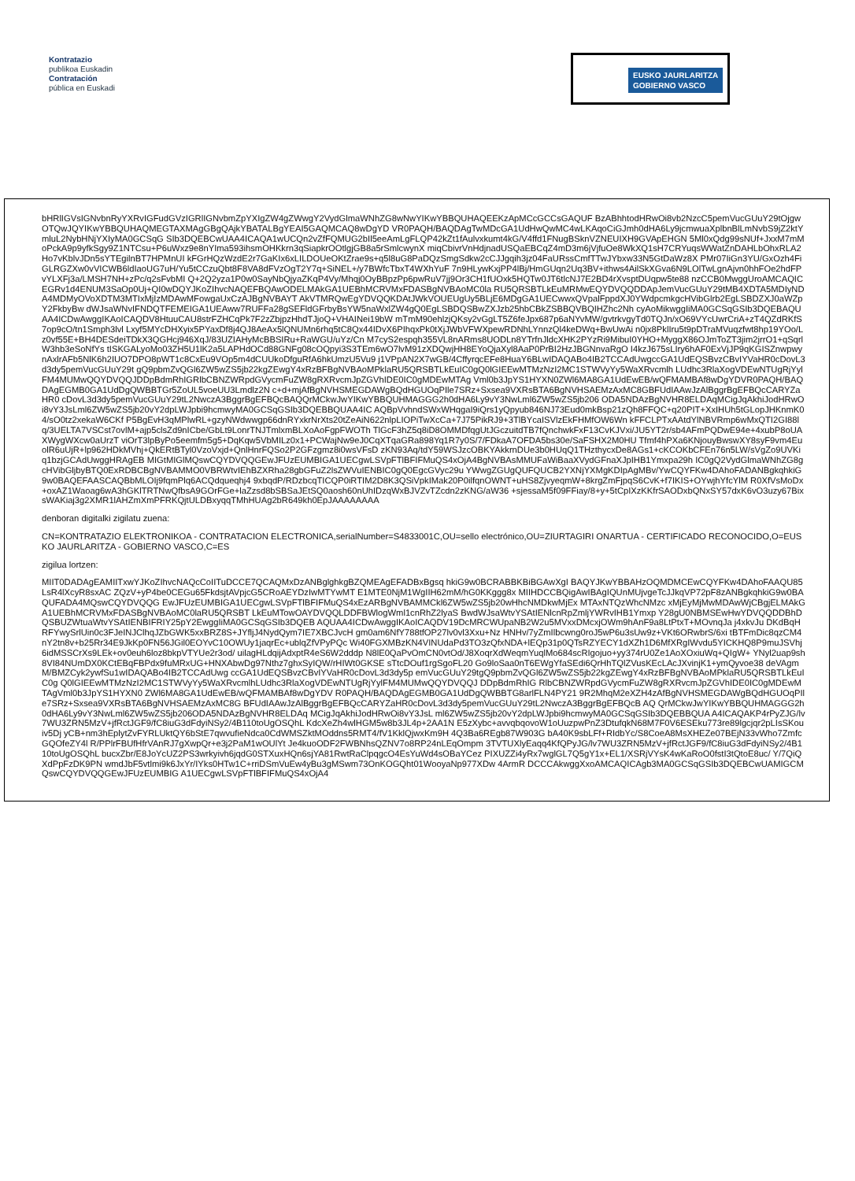Kontratazio
publikoa Euskadin
Contratación
pública en Euskadi
EUSKO JAURLARITZA
GOBIERNO VASCO
bHRlIGVsIGNvbnRyYXRvIGFudGVzIGRlIGNvbmZpYXIgZW4gZWwgY2VydGlmaWNhZG8wNwYIKwYBBQUHAQEEKzApMCcGCCsGAQUF BzABhhtodHRwOi8vb2NzcC5pemVucGUuY29tOjgwOTQwJQYIKwYBBQUHAQMEGTAXMAgGBgQAjkYBATALBgYEAI5GAQMCAQ8wDgYD VR0PAQH/BAQDAgTwMDcGA1UdHwQwMC4wLKAqoCiGJmh0dHA6Ly9jcmwuaXplbnBlLmNvbS9jZ2ktYmluL2NybHNjYXIyMA0GCSqG SIb3DQEBCwUAA4ICAQA1wUCQn2vZfFQMUG2bIl5eeAmLgFLQP42kZt1fAulvxkumt4kG/V4ffd1FNugBSknVZNEUIXH9GVApEHGN 5Ml0xQdg99sNUf+JxxM7mMoPckA9p9yfkSgy9Z1NTCsu+P6uWxz9e8nYIma593ihsmOHKkrn3qSiapkrOOtlgjGB8a5rSmlcwynX miqCbivrVnHdjnadUSQaEBCqZ4mD3m6jVjfuOe8WkXQ1sH7CRYuqsWWatZnDAHLbOhxRLA2Ho7vKblvJDn5sYTEgilnBT7HPMnUI kFGrHQzWzdE2r7GaKIx6xLILDOUeOKtZrae9s+q5l8uG8PaDQzSmgSdkw2cCJJgqih3jz04FaURssCmfTTwJYbxw33N5GtDaWz8X PMr07IiGn3YU/GxOzh4FiGLRGZXw0vVICWB6ldIaoUG7uH/Yu5tCCzuQbt8F8VA8dFVzOgT2Y7q+SiNEL+/y7BWfcTbxT4WXhYuF 7n9HLywKxjPP4lBj/HmGUqn2Uq3BV+ithws4AilSkXGva6N9LOlTwLgnAjvn0hhFOe2hdFPvYLXFj3a/LMSH7NH+zPc/q2sFvbMI Q+2Q2yza1P0w0SayNbQjyaZKqP4Vy/Mhqj0OyBBpzPp6pwRuV7jj9Or3CH1fUOxk5HQTw0JT6tlcNJ7E2BD4rXvsptDUqpw5te88 nzCCB0MwggUroAMCAQICEGRv1d4ENUM3SaOp0Uj+QI0wDQYJKoZIhvcNAQEFBQAwODELMAkGA1UEBhMCRVMxFDASBgNVBAoMC0la RU5QRSBTLkEuMRMwEQYDVQQDDApJemVucGUuY29tMB4XDTA5MDIyNDA4MDMyOVoXDTM3MTIxMjIzMDAwMFowgaUxCzAJBgNVBAYT AkVTMRQwEgYDVQQKDAtJWkVOUEUgUy5BLjE6MDgGA1UECwwxQVpalFppdXJ0YWdpcmkgcHVibGlrb2EgLSBDZXJ0aWZpY2FkbyBw dWJsaWNvIFNDQTFEMEIGA1UEAww7RUFFa28gSEFldGFrbyBsYW5naWxlZW4gQ0EgLSBDQSBwZXJzb25hbCBkZSBBQVBQIHZhc2Nh cyAoMikwggIiMA0GCSqGSIb3DQEBAQUAA4ICDwAwggIKAoICAQDV8HtuuCAU8strFZHCqPk7F2zZbjpzHhdTJjoQ+VHAINei19bW mTmM90ehlzjQKsy2vGgLT5Z6feJpx687p6aNYvMW/gvtrkvgyTd0TQJn/xO69VYcUwrCriA+zT4QZdRKfS7op9cO/tn1Smph3lvl Lxyf5MYcDHXyix5PYaxDf8j4QJ8AeAx5lQNUMn6rhq5tC8Qx44IDvX6PIhqxPk0tXjJWbVFWXpewRDNhLYnnzQl4keDWq+BwUwAi n0jx8PklIru5t9pDTraMVuqzfwt8hp19YOo/Lz0vf55E+BH4DESdeiTDkX3QGHcj946XqJ/83UZIAHyMcBBSIRu+RaWGU/uYz/Cn M7cyS2espqh355VL8nARms8UODLn8YTrfnJldcXHK2PYzRi9MibuI0YHO+MyggX86OJmToZT3jim2jrrO1+qSqrlW3hb3eSoNfYs tISKGALyoMo03ZH5U1lK2a5LAPHdOCd88GNFg08cOQpyi3S3TEm6wO7lvM91zXDQwjHH8EYoQjaXyl8AaP0PrBI2HzJBGNnvaRgO I4kzJ675sLIry6hAF0ExVjJP9qKGISZnwpwynAxlrAFb5NlK6h2IUO7DPO8pWT1c8CxEu9VOp5m4dCUUkoDfguRfA6hkUmzU5Vu9 j1VPpAN2X7wGB/4CffyrqcEFe8HuaY6BLwIDAQABo4IB2TCCAdUwgccGA1UdEQSBvzCBvIYVaHR0cDovL3d3dy5pemVucGUuY29t gQ9pbmZvQGl6ZW5wZS5jb22kgZEwgY4xRzBFBgNVBAoMPklaRU5QRSBTLkEuIC0gQ0lGIEEwMTMzNzI2MC1STWVyYy5WaXRvcmlh LUdhc3RlaXogVDEwNTUgRjYylFM4MUMwQQYDVQQJDDpBdmRhIGRlbCBNZWRpdGVycmFuZW8gRXRvcmJpZGVhIDE0IC0gMDEwMTAg Vml0b3JpYS1HYXN0ZWl6MA8GA1UdEwEB/wQFMAMBAf8wDgYDVR0PAQH/BAQDAgEGMB0GA1UdDgQWBBTGr5ZoUL5voeUU3Lmdlz2N c+d+mjAfBgNVHSMEGDAWgBQdHGUOqPIle7SRz+Sxsea9VXRsBTA6BgNVHSAEMzAxMC8GBFUdIAAwJzAlBggrBgEFBQcCARYZaHR0 cDovL3d3dy5pemVucGUuY29tL2NwczA3BggrBgEFBQcBAQQrMCkwJwYIKwYBBQUHMAGGG2h0dHA6Ly9vY3NwLml6ZW5wZS5jb206 ODA5NDAzBgNVHR8ELDAqMCigJqAkhiJodHRwOi8vY3JsLml6ZW5wZS5jb20vY2dpLWJpbi9hcmwyMA0GCSqGSIb3DQEBBQUAA4IC AQBpVvhndSWxWHqgaI9iQrs1yQpyub846NJ73Eud0mkBsp21zQh8FFQC+q20PIT+XxIHUh5tGLopJHKnmK04/sO0tz2xekaW6CKf P5BgEvH3qMPlwRL+gzyNWdwwgp66dnRYxkrNrXts20tZeAiN622nlpLIOPiTwXcCa+7J75PikRJ9+3TlBYcaISVlzEkFHMfOW6Wn kFFCLPTxAAtdYlNBVRmp6wMxQTI2GI88lq/3UELTA7VSCst7ovlM+ajp5clsZd9nICbe/GbLt9LonrTNJTmlxmBLXoAoFgpFWOTh TlGcF3hZ5q8iD8OMMDfqgUtJGczuitdTB7fQnchwkFxF13CvKJVxi/JU5YT2r/sb4AFmPQDwE94e+4xubP8oUAXWygWXcw0aUrzT viOrT3lpByPo5eemfm5g5+DqKqw5VbMILz0x1+PCWajNw9eJ0CqXTqaGRa898Yq1R7y0S/7/FDkaA7OFDA5bs30e/SaFSHX2M0HU Tfmf4hPXa6KNjouyBwswXY8syF9vm4EuolR6uUjR+lp962HDkMVhj+QkERtBTyl0VzoVxjd+QnlHnrFQSo2P2GFzgmz8i0wsVFsD zKN93Aq/tdY59WSJzcOBKYAkkrnDUe3b0HUqQ1THzthycxDe8AGs1+cKCOKbCFEn76n5LW/sVgZo9UVKiq1bzjGCAdUwggHRAgEB MIGtMIGlMQswCQYDVQQGEwJFUzEUMBIGA1UECgwLSVpFTlBFIFMuQS4xOjA4BgNVBAsMMUFaWiBaaXVydGFnaXJpIHB1Ymxpa29h IC0gQ2VydGlmaWNhZG8gcHVibGljbyBTQ0ExRDBCBgNVBAMMO0VBRWtvIEhBZXRha28gbGFuZ2lsZWVuIENBIC0gQ0EgcGVyc29u YWwgZGUgQUFQUCB2YXNjYXMgKDIpAgMBv/YwCQYFKw4DAhoFADANBgkqhkiG9w0BAQEFAASCAQBbMLOIj9fqmPlq6ACQdqueqhj4 9xbqdP/RDzbcqTICQP0iRTIM2D8K3QSiVpkIMak20P0ilfqnOWNT+uHS8ZjvyeqmW+8krgZmFjpqS6CvK+f7IKIS+OYwjhYfcYlM R0XfVsMoDx+oxAZ1Waoag6wA3hGKlTRTNwQfbsA9GOrFGe+laZzsd8bSBSaJEtSQ0aosh60nUhIDzqWxBJVZvTZcdn2zKNG/aW36 +sjessaM5f09FFiay/8+y+5tCpIXzKKfrSAODxbQNxSY57dxK6vO3uzy67BixsWAKiaj3g2XMR1lAHZmXmPFRKQjtULDBxyqqTMhHUAg2bR649kh0EpJAAAAAAAA
denboran digitalki zigilatu zuena:
CN=KONTRATAZIO ELEKTRONIKOA - CONTRATACION ELECTRONICA,serialNumber=S4833001C,OU=sello electrónico,OU=ZIURTAGIRI ONARTUA - CERTIFICADO RECONOCIDO,O=EUSKO JAURLARITZA - GOBIERNO VASCO,C=ES
zigilua lortzen:
MIIT0DADAgEAMIITxwYJKoZIhvcNAQcCoIITuDCCE7QCAQMxDzANBglghkgBZQMEAgEFADBxBgsq hkiG9w0BCRABBKBiBGAwXgI BAQYJKwYBBAHzOQMDMCEwCQYFKw4DAhoFAAQU85LsR4lXcyR8sxAC ZQzV+yP4be0CEGu65FkdsjtAVpjcG5CRoAEYDzIwMTYwMT E1MTE0NjM1WgIIH62mM/hG0KKggg8x MIIHDCCBQigAwIBAgIQUnMUjvgeTcJJkqVP72pF8zANBgkqhkiG9w0BAQUFADA4MQswCQYDVQQG EwJFUzEUMBIGA1UECgwLSVpFTlBFIFMuQS4xEzARBgNVBAMMCkl6ZW5wZS5jb20wHhcNMDkwMjEx MTAxNTQzWhcNMzc xMjEyMjMwMDAwWjCBgjELMAkGA1UEBhMCRVMxFDASBgNVBAoMC0laRU5QRSBT LkEuMTowOAYDVQQLDDFBWlogWml1cnRhZ2lyaS BwdWJsaWtvYSAtIENlcnRpZmljYWRvIHB1Ymxp Y28gU0NBMSEwHwYDVQQDDBhDQSBUZWtuaWtvYSAtIENBIFRIY25pY2EwggIiMA0GCSqGSIb3DQEB AQUAA4ICDwAwggIKAoICAQDV19DcMRCWUpaNB2W2u5MVxxDMcxjOWm9hAnF9a8LtPtxT+MOvnqJa j4xkvJu DKdBqHRFYwySrlUin0c3FJeINJClhqJZbGWK5xxBRZ8S+JYfljJ4NydQym7IE7XBCJvcH gm0am6NfY788tfOP27lv0vl3Xxu+Nz HNHv/7yZmIlbcwng0roJ5wP6u3sUw9z+VKt6ORwbrS/6xi tBTFmDic8qzCM4nY2tn8v+b25Rr34E9JkKp0FN56JGil0EOYvC10OWUy1jaqrEc+ublqZfVPyPQc Wi40FGXMBzKN4VINUdaPd3TO3zQfxNDA+lEQp31p0QTsRZYECY1dXZh1D6MfXRgIWvdu5YICKHQ8P9muJSVhj6idMSSCrXs9LEk+ov0euh6loz8bkpVTYUe2r3od/ uilagHLdqijAdxptR4eS6W2dddp N8lE0QaPvOmCN0vtOd/J8XoqrXdWeqmYuqlMo684scRIgojuo+yy374rU0Ze1AoXOxiuWq+QIgW+ YNyl2uap9sh8VI84NUmDX0KCtEBqFBPdx9fuMRxUG+HNXAbwDg97Nthz7ghxSyIQW/rHIWt0GKSE sTtcDOuf1rgSgoFL20 Go9loSaa0nT6EWgYfaSEdi6QrHhTQlZVusKEcLAcJXvinjK1+ymQyvoe38 deVAgmM/BMZCyk2ywfSu1wIDAQABo4IB2TCCAdUwg ccGA1UdEQSBvzCBvIYVaHR0cDovL3d3dy5p emVucGUuY29tgQ9pbmZvQGl6ZW5wZS5jb22kgZEwgY4xRzBFBgNVBAoMPklaRU5QRSBTLkEuIC0g Q0lGIEEwMTMzNzI2MC1STWVyYy5WaXRvcmlhLUdhc3RlaXogVDEwNTUgRjYylFM4MUMwQQYDVQQJ DDpBdmRhIG RlbCBNZWRpdGVycmFuZW8gRXRvcmJpZGVhIDE0IC0gMDEwMTAgVml0b3JpYS1HYXN0 ZWl6MA8GA1UdEwEB/wQFMAMBAf8wDgYDV R0PAQH/BAQDAgEGMB0GA1UdDgQWBBTG8arlFLN4PY21 9R2MhqM2eXZH4zAfBgNVHSMEGDAWgBQdHGUOqPIle7SRz+Sxsea9VXRsBTA6BgNVHSAEMzAxMC8G BFUdIAAwJzAlBggrBgEFBQcCARYZaHR0cDovL3d3dy5pemVucGUuY29tL2NwczA3BggrBgEFBQcB AQ QrMCkwJwYIKwYBBQUHMAGGG2h0dHA6Ly9vY3NwLml6ZW5wZS5jb206ODA5NDAzBgNVHR8ELDAq MCigJqAkhiJodHRwOi8vY3JsL ml6ZW5wZS5jb20vY2dpLWJpbi9hcmwyMA0GCSqGSIb3DQEBBQUA A4ICAQAKP4rPyZJG/lv7WU3ZRN5MzV+jfRctJGF9/fC8iuG3dFdyiNSy2/4B110toUgOSQhL KdcXeZh4wlHGM5w8b3JL4p+2AA1N E5zXybc+avvqbqovoW1oUuzpwPnZ3DtufqkN68M7F0V6ESEku773re89lgcjqr2pLIsSKouiv5Dj yCB+nm3hEplytZvFYRLUktQY6bStE7qwvufieNdca0CdWMSZktMOddns5RMT4/fV1KklQjwxKm9H 4Q3Ba6REgb87W903G bA40K9sbLFf+RIdbYc/S8CoeA8MsXHEZe07BEjN33vWho7ZmfcGQOfeZY4l R/PPlrFBUfHfrVAnRJ7gXwpQr+e3j2PaM1wOUlYt Je4kuoODF2FWBNhsQZNV7o8RP24nLEqOmpm 3TVTUXlyEaqq4KfQPyJG/lv7WU3ZRN5MzV+jfRctJGF9/fC8iuG3dFdyiNSy2/4B110toUgOSQhL bucxZbr/E8JoYcUZ2PS3wrkyivh6jqdG0STXuxHQn6sjYA81RwtRaClpqgcO4EsYuWd4sOBaYCez PIXUZZi4yRx7wglGL7Q5gY1x+EL1/XSRjVYsK4wKaRoO0fstI3tQtoE8uc/ Y/7QiQXdPpFzDK9PN wmdJbF5vtlmi9k6JxYr/IYks0HTw1C+rriDSmVuEw4yBu3gMSwm73OnKOGQht01WooyaNp977XDw 4ArmR DCCCAkwggXxoAMCAQICAgb3MA0GCSqGSIb3DQEBCwUAMIGCMQswCQYDVQQGEwJFUzEUMBIG A1UECgwLSVpFTlBFIFMuQS4xOjA4